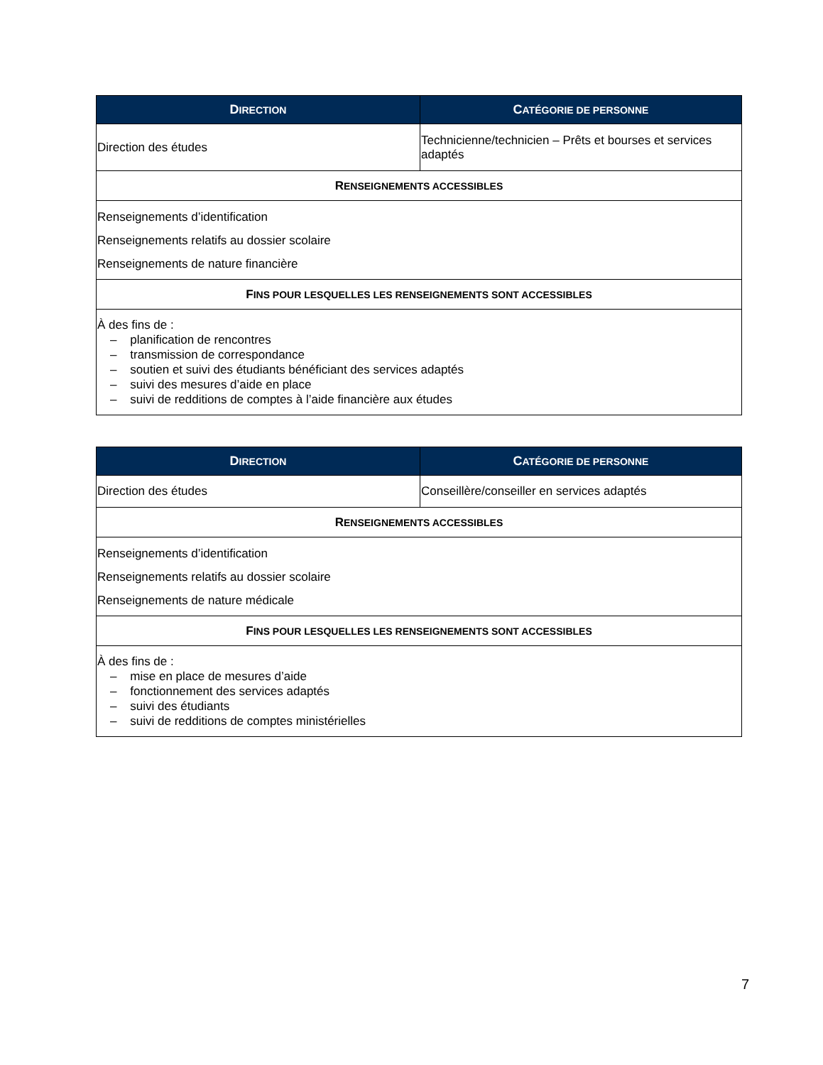| D IRECTION | C ATÉGORIE DE PERSONNE |
| --- | --- |
| Direction des études | Technicienne/technicien – Prêts et bourses et services adaptés |
| R ENSEIGNEMENTS ACCESSIBLES | |
| Renseignements d’identification Renseignements relatifs au dossier scolaire Renseignements de nature financière | |
| F INS POUR LESQUELLES LES RENSEIGNEMENTS SONT ACCESSIBLES | |
| À des fins de : – planification de rencontres – transmission de correspondance – soutien et suivi des étudiants bénéficiant des services adaptés – suivi des mesures d’aide en place – suivi de redditions de comptes à l’aide financière aux études | |
| D IRECTION | C ATÉGORIE DE PERSONNE |
| --- | --- |
| Direction des études | Conseillère/conseiller en services adaptés |
| R ENSEIGNEMENTS ACCESSIBLES | |
| Renseignements d’identification Renseignements relatifs au dossier scolaire Renseignements de nature médicale | |
| F INS POUR LESQUELLES LES RENSEIGNEMENTS SONT ACCESSIBLES | |
| À des fins de : – mise en place de mesures d’aide – fonctionnement des services adaptés – suivi des étudiants – suivi de redditions de comptes ministérielles | |
7